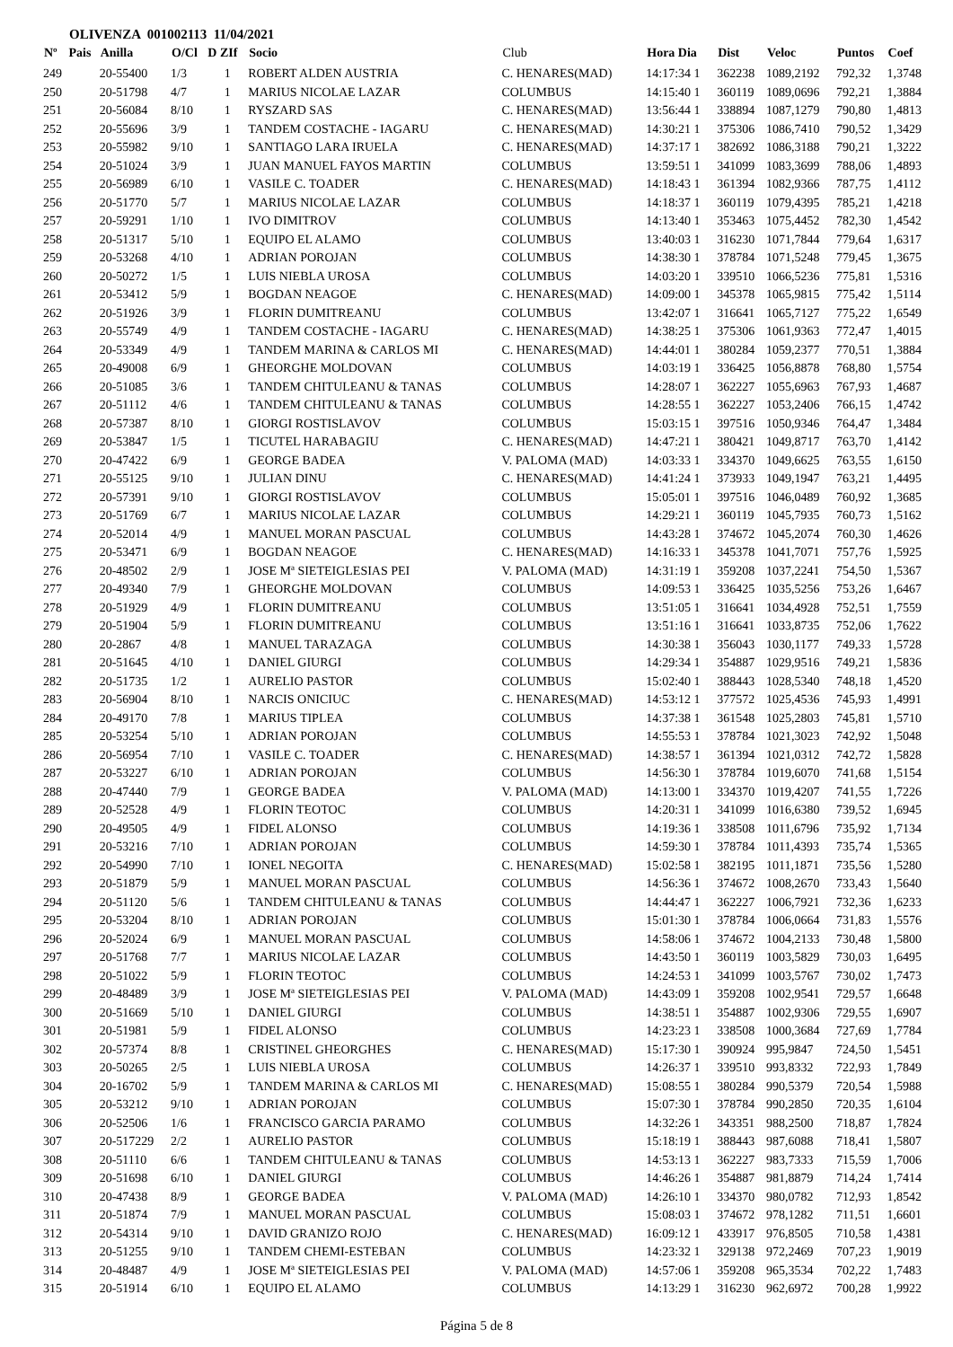OLIVENZA 001002113 11/04/2021
| Nº | Pais | Anilla | O/Cl | D ZIf | Socio | Club | Hora Dia | Dist | Veloc | Puntos | Coef |
| --- | --- | --- | --- | --- | --- | --- | --- | --- | --- | --- | --- |
| 249 | | 20-55400 | 1/3 | 1 | ROBERT ALDEN AUSTRIA | C. HENARES(MAD) | 14:17:34 1 | 362238 | 1089,2192 | 792,32 | 1,3748 |
| 250 | | 20-51798 | 4/7 | 1 | MARIUS NICOLAE LAZAR | COLUMBUS | 14:15:40 1 | 360119 | 1089,0696 | 792,21 | 1,3884 |
| 251 | | 20-56084 | 8/10 | 1 | RYSZARD SAS | C. HENARES(MAD) | 13:56:44 1 | 338894 | 1087,1279 | 790,80 | 1,4813 |
| 252 | | 20-55696 | 3/9 | 1 | TANDEM COSTACHE - IAGARU | C. HENARES(MAD) | 14:30:21 1 | 375306 | 1086,7410 | 790,52 | 1,3429 |
| 253 | | 20-55982 | 9/10 | 1 | SANTIAGO LARA IRUELA | C. HENARES(MAD) | 14:37:17 1 | 382692 | 1086,3188 | 790,21 | 1,3222 |
| 254 | | 20-51024 | 3/9 | 1 | JUAN MANUEL FAYOS MARTIN | COLUMBUS | 13:59:51 1 | 341099 | 1083,3699 | 788,06 | 1,4893 |
| 255 | | 20-56989 | 6/10 | 1 | VASILE C. TOADER | C. HENARES(MAD) | 14:18:43 1 | 361394 | 1082,9366 | 787,75 | 1,4112 |
| 256 | | 20-51770 | 5/7 | 1 | MARIUS NICOLAE LAZAR | COLUMBUS | 14:18:37 1 | 360119 | 1079,4395 | 785,21 | 1,4218 |
| 257 | | 20-59291 | 1/10 | 1 | IVO DIMITROV | COLUMBUS | 14:13:40 1 | 353463 | 1075,4452 | 782,30 | 1,4542 |
| 258 | | 20-51317 | 5/10 | 1 | EQUIPO EL ALAMO | COLUMBUS | 13:40:03 1 | 316230 | 1071,7844 | 779,64 | 1,6317 |
| 259 | | 20-53268 | 4/10 | 1 | ADRIAN POROJAN | COLUMBUS | 14:38:30 1 | 378784 | 1071,5248 | 779,45 | 1,3675 |
| 260 | | 20-50272 | 1/5 | 1 | LUIS NIEBLA UROSA | COLUMBUS | 14:03:20 1 | 339510 | 1066,5236 | 775,81 | 1,5316 |
| 261 | | 20-53412 | 5/9 | 1 | BOGDAN NEAGOE | C. HENARES(MAD) | 14:09:00 1 | 345378 | 1065,9815 | 775,42 | 1,5114 |
| 262 | | 20-51926 | 3/9 | 1 | FLORIN DUMITREANU | COLUMBUS | 13:42:07 1 | 316641 | 1065,7127 | 775,22 | 1,6549 |
| 263 | | 20-55749 | 4/9 | 1 | TANDEM COSTACHE - IAGARU | C. HENARES(MAD) | 14:38:25 1 | 375306 | 1061,9363 | 772,47 | 1,4015 |
| 264 | | 20-53349 | 4/9 | 1 | TANDEM MARINA & CARLOS MI | C. HENARES(MAD) | 14:44:01 1 | 380284 | 1059,2377 | 770,51 | 1,3884 |
| 265 | | 20-49008 | 6/9 | 1 | GHEORGHE MOLDOVAN | COLUMBUS | 14:03:19 1 | 336425 | 1056,8878 | 768,80 | 1,5754 |
| 266 | | 20-51085 | 3/6 | 1 | TANDEM CHITULEANU & TANAS | COLUMBUS | 14:28:07 1 | 362227 | 1055,6963 | 767,93 | 1,4687 |
| 267 | | 20-51112 | 4/6 | 1 | TANDEM CHITULEANU & TANAS | COLUMBUS | 14:28:55 1 | 362227 | 1053,2406 | 766,15 | 1,4742 |
| 268 | | 20-57387 | 8/10 | 1 | GIORGI ROSTISLAVOV | COLUMBUS | 15:03:15 1 | 397516 | 1050,9346 | 764,47 | 1,3484 |
| 269 | | 20-53847 | 1/5 | 1 | TICUTEL HARABAGIU | C. HENARES(MAD) | 14:47:21 1 | 380421 | 1049,8717 | 763,70 | 1,4142 |
| 270 | | 20-47422 | 6/9 | 1 | GEORGE BADEA | V. PALOMA (MAD) | 14:03:33 1 | 334370 | 1049,6625 | 763,55 | 1,6150 |
| 271 | | 20-55125 | 9/10 | 1 | JULIAN DINU | C. HENARES(MAD) | 14:41:24 1 | 373933 | 1049,1947 | 763,21 | 1,4495 |
| 272 | | 20-57391 | 9/10 | 1 | GIORGI ROSTISLAVOV | COLUMBUS | 15:05:01 1 | 397516 | 1046,0489 | 760,92 | 1,3685 |
| 273 | | 20-51769 | 6/7 | 1 | MARIUS NICOLAE LAZAR | COLUMBUS | 14:29:21 1 | 360119 | 1045,7935 | 760,73 | 1,5162 |
| 274 | | 20-52014 | 4/9 | 1 | MANUEL MORAN PASCUAL | COLUMBUS | 14:43:28 1 | 374672 | 1045,2074 | 760,30 | 1,4626 |
| 275 | | 20-53471 | 6/9 | 1 | BOGDAN NEAGOE | C. HENARES(MAD) | 14:16:33 1 | 345378 | 1041,7071 | 757,76 | 1,5925 |
| 276 | | 20-48502 | 2/9 | 1 | JOSE Mª SIETEIGLESIAS PEI | V. PALOMA (MAD) | 14:31:19 1 | 359208 | 1037,2241 | 754,50 | 1,5367 |
| 277 | | 20-49340 | 7/9 | 1 | GHEORGHE MOLDOVAN | COLUMBUS | 14:09:53 1 | 336425 | 1035,5256 | 753,26 | 1,6467 |
| 278 | | 20-51929 | 4/9 | 1 | FLORIN DUMITREANU | COLUMBUS | 13:51:05 1 | 316641 | 1034,4928 | 752,51 | 1,7559 |
| 279 | | 20-51904 | 5/9 | 1 | FLORIN DUMITREANU | COLUMBUS | 13:51:16 1 | 316641 | 1033,8735 | 752,06 | 1,7622 |
| 280 | | 20-2867 | 4/8 | 1 | MANUEL TARAZAGA | COLUMBUS | 14:30:38 1 | 356043 | 1030,1177 | 749,33 | 1,5728 |
| 281 | | 20-51645 | 4/10 | 1 | DANIEL GIURGI | COLUMBUS | 14:29:34 1 | 354887 | 1029,9516 | 749,21 | 1,5836 |
| 282 | | 20-51735 | 1/2 | 1 | AURELIO PASTOR | COLUMBUS | 15:02:40 1 | 388443 | 1028,5340 | 748,18 | 1,4520 |
| 283 | | 20-56904 | 8/10 | 1 | NARCIS ONICIUC | C. HENARES(MAD) | 14:53:12 1 | 377572 | 1025,4536 | 745,93 | 1,4991 |
| 284 | | 20-49170 | 7/8 | 1 | MARIUS TIPLEA | COLUMBUS | 14:37:38 1 | 361548 | 1025,2803 | 745,81 | 1,5710 |
| 285 | | 20-53254 | 5/10 | 1 | ADRIAN POROJAN | COLUMBUS | 14:55:53 1 | 378784 | 1021,3023 | 742,92 | 1,5048 |
| 286 | | 20-56954 | 7/10 | 1 | VASILE C. TOADER | C. HENARES(MAD) | 14:38:57 1 | 361394 | 1021,0312 | 742,72 | 1,5828 |
| 287 | | 20-53227 | 6/10 | 1 | ADRIAN POROJAN | COLUMBUS | 14:56:30 1 | 378784 | 1019,6070 | 741,68 | 1,5154 |
| 288 | | 20-47440 | 7/9 | 1 | GEORGE BADEA | V. PALOMA (MAD) | 14:13:00 1 | 334370 | 1019,4207 | 741,55 | 1,7226 |
| 289 | | 20-52528 | 4/9 | 1 | FLORIN TEOTOC | COLUMBUS | 14:20:31 1 | 341099 | 1016,6380 | 739,52 | 1,6945 |
| 290 | | 20-49505 | 4/9 | 1 | FIDEL ALONSO | COLUMBUS | 14:19:36 1 | 338508 | 1011,6796 | 735,92 | 1,7134 |
| 291 | | 20-53216 | 7/10 | 1 | ADRIAN POROJAN | COLUMBUS | 14:59:30 1 | 378784 | 1011,4393 | 735,74 | 1,5365 |
| 292 | | 20-54990 | 7/10 | 1 | IONEL NEGOITA | C. HENARES(MAD) | 15:02:58 1 | 382195 | 1011,1871 | 735,56 | 1,5280 |
| 293 | | 20-51879 | 5/9 | 1 | MANUEL MORAN PASCUAL | COLUMBUS | 14:56:36 1 | 374672 | 1008,2670 | 733,43 | 1,5640 |
| 294 | | 20-51120 | 5/6 | 1 | TANDEM CHITULEANU & TANAS | COLUMBUS | 14:44:47 1 | 362227 | 1006,7921 | 732,36 | 1,6233 |
| 295 | | 20-53204 | 8/10 | 1 | ADRIAN POROJAN | COLUMBUS | 15:01:30 1 | 378784 | 1006,0664 | 731,83 | 1,5576 |
| 296 | | 20-52024 | 6/9 | 1 | MANUEL MORAN PASCUAL | COLUMBUS | 14:58:06 1 | 374672 | 1004,2133 | 730,48 | 1,5800 |
| 297 | | 20-51768 | 7/7 | 1 | MARIUS NICOLAE LAZAR | COLUMBUS | 14:43:50 1 | 360119 | 1003,5829 | 730,03 | 1,6495 |
| 298 | | 20-51022 | 5/9 | 1 | FLORIN TEOTOC | COLUMBUS | 14:24:53 1 | 341099 | 1003,5767 | 730,02 | 1,7473 |
| 299 | | 20-48489 | 3/9 | 1 | JOSE Mª SIETEIGLESIAS PEI | V. PALOMA (MAD) | 14:43:09 1 | 359208 | 1002,9541 | 729,57 | 1,6648 |
| 300 | | 20-51669 | 5/10 | 1 | DANIEL GIURGI | COLUMBUS | 14:38:51 1 | 354887 | 1002,9306 | 729,55 | 1,6907 |
| 301 | | 20-51981 | 5/9 | 1 | FIDEL ALONSO | COLUMBUS | 14:23:23 1 | 338508 | 1000,3684 | 727,69 | 1,7784 |
| 302 | | 20-57374 | 8/8 | 1 | CRISTINEL GHEORGHES | C. HENARES(MAD) | 15:17:30 1 | 390924 | 995,9847 | 724,50 | 1,5451 |
| 303 | | 20-50265 | 2/5 | 1 | LUIS NIEBLA UROSA | COLUMBUS | 14:26:37 1 | 339510 | 993,8332 | 722,93 | 1,7849 |
| 304 | | 20-16702 | 5/9 | 1 | TANDEM MARINA & CARLOS MI | C. HENARES(MAD) | 15:08:55 1 | 380284 | 990,5379 | 720,54 | 1,5988 |
| 305 | | 20-53212 | 9/10 | 1 | ADRIAN POROJAN | COLUMBUS | 15:07:30 1 | 378784 | 990,2850 | 720,35 | 1,6104 |
| 306 | | 20-52506 | 1/6 | 1 | FRANCISCO GARCIA PARAMO | COLUMBUS | 14:32:26 1 | 343351 | 988,2500 | 718,87 | 1,7824 |
| 307 | | 20-517229 | 2/2 | 1 | AURELIO PASTOR | COLUMBUS | 15:18:19 1 | 388443 | 987,6088 | 718,41 | 1,5807 |
| 308 | | 20-51110 | 6/6 | 1 | TANDEM CHITULEANU & TANAS | COLUMBUS | 14:53:13 1 | 362227 | 983,7333 | 715,59 | 1,7006 |
| 309 | | 20-51698 | 6/10 | 1 | DANIEL GIURGI | COLUMBUS | 14:46:26 1 | 354887 | 981,8879 | 714,24 | 1,7414 |
| 310 | | 20-47438 | 8/9 | 1 | GEORGE BADEA | V. PALOMA (MAD) | 14:26:10 1 | 334370 | 980,0782 | 712,93 | 1,8542 |
| 311 | | 20-51874 | 7/9 | 1 | MANUEL MORAN PASCUAL | COLUMBUS | 15:08:03 1 | 374672 | 978,1282 | 711,51 | 1,6601 |
| 312 | | 20-54314 | 9/10 | 1 | DAVID GRANIZO ROJO | C. HENARES(MAD) | 16:09:12 1 | 433917 | 976,8505 | 710,58 | 1,4381 |
| 313 | | 20-51255 | 9/10 | 1 | TANDEM CHEMI-ESTEBAN | COLUMBUS | 14:23:32 1 | 329138 | 972,2469 | 707,23 | 1,9019 |
| 314 | | 20-48487 | 4/9 | 1 | JOSE Mª SIETEIGLESIAS PEI | V. PALOMA (MAD) | 14:57:06 1 | 359208 | 965,3534 | 702,22 | 1,7483 |
| 315 | | 20-51914 | 6/10 | 1 | EQUIPO EL ALAMO | COLUMBUS | 14:13:29 1 | 316230 | 962,6972 | 700,28 | 1,9922 |
Página 5 de 8